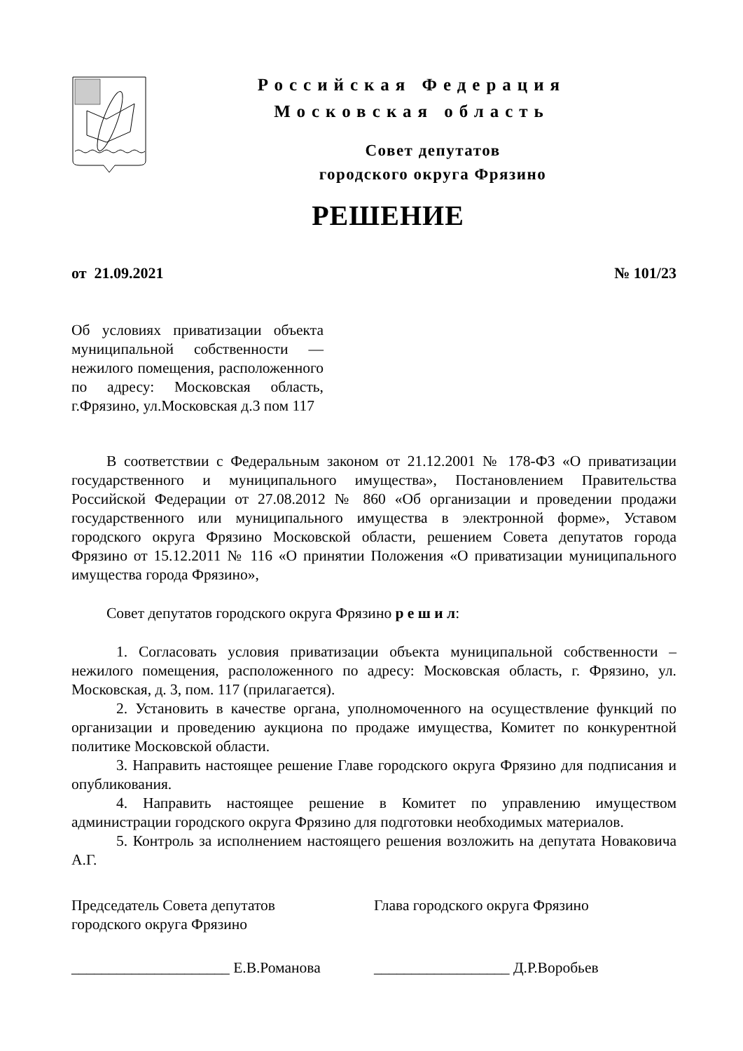Российская Федерация
Московская область
Совет депутатов
городского округа Фрязино
РЕШЕНИЕ
от 21.09.2021 № 101/23
Об условиях приватизации объекта муниципальной собственности — нежилого помещения, расположенного по адресу: Московская область, г.Фрязино, ул.Московская д.3 пом 117
В соответствии с Федеральным законом от 21.12.2001 № 178-ФЗ «О приватизации государственного и муниципального имущества», Постановлением Правительства Российской Федерации от 27.08.2012 № 860 «Об организации и проведении продажи государственного или муниципального имущества в электронной форме», Уставом городского округа Фрязино Московской области, решением Совета депутатов города Фрязино от 15.12.2011 № 116 «О принятии Положения «О приватизации муниципального имущества города Фрязино»,
Совет депутатов городского округа Фрязино р е ш и л:
1. Согласовать условия приватизации объекта муниципальной собственности – нежилого помещения, расположенного по адресу: Московская область, г. Фрязино, ул. Московская, д. 3, пом. 117 (прилагается).
2. Установить в качестве органа, уполномоченного на осуществление функций по организации и проведению аукциона по продаже имущества, Комитет по конкурентной политике Московской области.
3. Направить настоящее решение Главе городского округа Фрязино для подписания и опубликования.
4. Направить настоящее решение в Комитет по управлению имуществом администрации городского округа Фрязино для подготовки необходимых материалов.
5. Контроль за исполнением настоящего решения возложить на депутата Новаковича А.Г.
Председатель Совета депутатов
городского округа Фрязино
Глава городского округа Фрязино
_____________________ Е.В.Романова
__________________ Д.Р.Воробьев